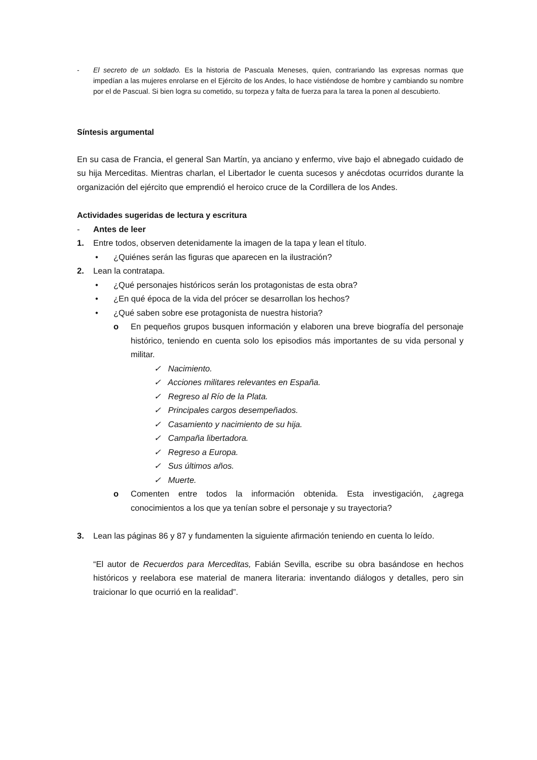- El secreto de un soldado. Es la historia de Pascuala Meneses, quien, contrariando las expresas normas que impedían a las mujeres enrolarse en el Ejército de los Andes, lo hace vistiéndose de hombre y cambiando su nombre por el de Pascual. Si bien logra su cometido, su torpeza y falta de fuerza para la tarea la ponen al descubierto.
Síntesis argumental
En su casa de Francia, el general San Martín, ya anciano y enfermo, vive bajo el abnegado cuidado de su hija Merceditas. Mientras charlan, el Libertador le cuenta sucesos y anécdotas ocurridos durante la organización del ejército que emprendió el heroico cruce de la Cordillera de los Andes.
Actividades sugeridas de lectura y escritura
- Antes de leer
1. Entre todos, observen detenidamente la imagen de la tapa y lean el título.
• ¿Quiénes serán las figuras que aparecen en la ilustración?
2. Lean la contratapa.
• ¿Qué personajes históricos serán los protagonistas de esta obra?
• ¿En qué época de la vida del prócer se desarrollan los hechos?
• ¿Qué saben sobre ese protagonista de nuestra historia?
o En pequeños grupos busquen información y elaboren una breve biografía del personaje histórico, teniendo en cuenta solo los episodios más importantes de su vida personal y militar.
✓ Nacimiento.
✓ Acciones militares relevantes en España.
✓ Regreso al Río de la Plata.
✓ Principales cargos desempeñados.
✓ Casamiento y nacimiento de su hija.
✓ Campaña libertadora.
✓ Regreso a Europa.
✓ Sus últimos años.
✓ Muerte.
o Comenten entre todos la información obtenida. Esta investigación, ¿agrega conocimientos a los que ya tenían sobre el personaje y su trayectoria?
3. Lean las páginas 86 y 87 y fundamenten la siguiente afirmación teniendo en cuenta lo leído.
“El autor de Recuerdos para Merceditas, Fabián Sevilla, escribe su obra basándose en hechos históricos y reelabora ese material de manera literaria: inventando diálogos y detalles, pero sin traicionar lo que ocurrió en la realidad”.